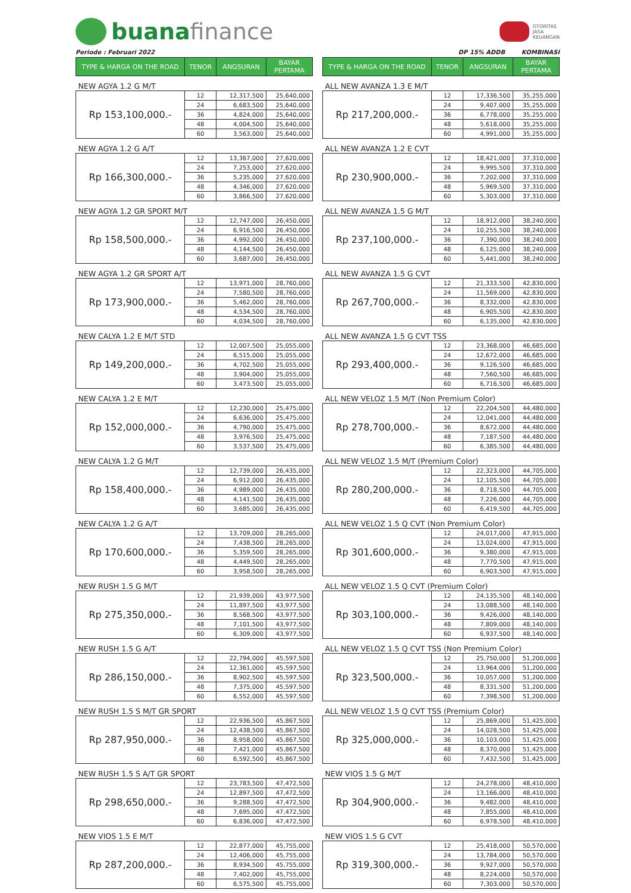buana finance
OTORITAS
JASA
KEUANGAN
Periode : Februari 2022
| TYPE & HARGA ON THE ROAD | TENOR | ANGSURAN | BAYAR PERTAMA |
| --- | --- | --- | --- |
| NEW AGYA 1.2 G M/T | | | |
| Rp 153,100,000.- | 12 | 12,317,500 | 25,640,000 |
| | 24 | 6,683,500 | 25,640,000 |
| | 36 | 4,824,000 | 25,640,000 |
| | 48 | 4,004,500 | 25,640,000 |
| | 60 | 3,563,000 | 25,640,000 |
| NEW AGYA 1.2 G A/T | | | |
| Rp 166,300,000.- | 12 | 13,367,000 | 27,620,000 |
| | 24 | 7,253,000 | 27,620,000 |
| | 36 | 5,235,000 | 27,620,000 |
| | 48 | 4,346,000 | 27,620,000 |
| | 60 | 3,866,500 | 27,620,000 |
| NEW AGYA 1.2 GR SPORT M/T | | | |
| Rp 158,500,000.- | 12 | 12,747,000 | 26,450,000 |
| | 24 | 6,916,500 | 26,450,000 |
| | 36 | 4,992,000 | 26,450,000 |
| | 48 | 4,144,500 | 26,450,000 |
| | 60 | 3,687,000 | 26,450,000 |
| NEW AGYA 1.2 GR SPORT A/T | | | |
| Rp 173,900,000.- | 12 | 13,971,000 | 28,760,000 |
| | 24 | 7,580,500 | 28,760,000 |
| | 36 | 5,462,000 | 28,760,000 |
| | 48 | 4,534,500 | 28,760,000 |
| | 60 | 4,034,500 | 28,760,000 |
| NEW CALYA 1.2 E M/T STD | | | |
| Rp 149,200,000.- | 12 | 12,007,500 | 25,055,000 |
| | 24 | 6,515,000 | 25,055,000 |
| | 36 | 4,702,500 | 25,055,000 |
| | 48 | 3,904,000 | 25,055,000 |
| | 60 | 3,473,500 | 25,055,000 |
| NEW CALYA 1.2 E M/T | | | |
| Rp 152,000,000.- | 12 | 12,230,000 | 25,475,000 |
| | 24 | 6,636,000 | 25,475,000 |
| | 36 | 4,790,000 | 25,475,000 |
| | 48 | 3,976,500 | 25,475,000 |
| | 60 | 3,537,500 | 25,475,000 |
| NEW CALYA 1.2 G M/T | | | |
| Rp 158,400,000.- | 12 | 12,739,000 | 26,435,000 |
| | 24 | 6,912,000 | 26,435,000 |
| | 36 | 4,989,000 | 26,435,000 |
| | 48 | 4,141,500 | 26,435,000 |
| | 60 | 3,685,000 | 26,435,000 |
| NEW CALYA 1.2 G A/T | | | |
| Rp 170,600,000.- | 12 | 13,709,000 | 28,265,000 |
| | 24 | 7,438,500 | 28,265,000 |
| | 36 | 5,359,500 | 28,265,000 |
| | 48 | 4,449,500 | 28,265,000 |
| | 60 | 3,958,500 | 28,265,000 |
| NEW RUSH 1.5 G M/T | | | |
| Rp 275,350,000.- | 12 | 21,939,000 | 43,977,500 |
| | 24 | 11,897,500 | 43,977,500 |
| | 36 | 8,568,500 | 43,977,500 |
| | 48 | 7,101,500 | 43,977,500 |
| | 60 | 6,309,000 | 43,977,500 |
| NEW RUSH 1.5 G A/T | | | |
| Rp 286,150,000.- | 12 | 22,794,000 | 45,597,500 |
| | 24 | 12,361,000 | 45,597,500 |
| | 36 | 8,902,500 | 45,597,500 |
| | 48 | 7,375,000 | 45,597,500 |
| | 60 | 6,552,000 | 45,597,500 |
| NEW RUSH 1.5 S M/T GR SPORT | | | |
| Rp 287,950,000.- | 12 | 22,936,500 | 45,867,500 |
| | 24 | 12,438,500 | 45,867,500 |
| | 36 | 8,958,000 | 45,867,500 |
| | 48 | 7,421,000 | 45,867,500 |
| | 60 | 6,592,500 | 45,867,500 |
| NEW RUSH 1.5 S A/T GR SPORT | | | |
| Rp 298,650,000.- | 12 | 23,783,500 | 47,472,500 |
| | 24 | 12,897,500 | 47,472,500 |
| | 36 | 9,288,500 | 47,472,500 |
| | 48 | 7,695,000 | 47,472,500 |
| | 60 | 6,836,000 | 47,472,500 |
| NEW VIOS 1.5 E M/T | | | |
| Rp 287,200,000.- | 12 | 22,877,000 | 45,755,000 |
| | 24 | 12,406,000 | 45,755,000 |
| | 36 | 8,934,500 | 45,755,000 |
| | 48 | 7,402,000 | 45,755,000 |
| | 60 | 6,575,500 | 45,755,000 |
DP 15% ADDB KOMBINASI
| TYPE & HARGA ON THE ROAD | TENOR | ANGSURAN | BAYAR PERTAMA |
| --- | --- | --- | --- |
| ALL NEW AVANZA 1.3 E M/T | | | |
| Rp 217,200,000.- | 12 | 17,336,500 | 35,255,000 |
| | 24 | 9,407,000 | 35,255,000 |
| | 36 | 6,778,000 | 35,255,000 |
| | 48 | 5,618,000 | 35,255,000 |
| | 60 | 4,991,000 | 35,255,000 |
| ALL NEW AVANZA 1.2 E CVT | | | |
| Rp 230,900,000.- | 12 | 18,421,000 | 37,310,000 |
| | 24 | 9,995,500 | 37,310,000 |
| | 36 | 7,202,000 | 37,310,000 |
| | 48 | 5,969,500 | 37,310,000 |
| | 60 | 5,303,000 | 37,310,000 |
| ALL NEW AVANZA 1.5 G M/T | | | |
| Rp 237,100,000.- | 12 | 18,912,000 | 38,240,000 |
| | 24 | 10,255,500 | 38,240,000 |
| | 36 | 7,390,000 | 38,240,000 |
| | 48 | 6,125,000 | 38,240,000 |
| | 60 | 5,441,000 | 38,240,000 |
| ALL NEW AVANZA 1.5 G CVT | | | |
| Rp 267,700,000.- | 12 | 21,333,500 | 42,830,000 |
| | 24 | 11,569,000 | 42,830,000 |
| | 36 | 8,332,000 | 42,830,000 |
| | 48 | 6,905,500 | 42,830,000 |
| | 60 | 6,135,000 | 42,830,000 |
| ALL NEW AVANZA 1.5 G CVT TSS | | | |
| Rp 293,400,000.- | 12 | 23,368,000 | 46,685,000 |
| | 24 | 12,672,000 | 46,685,000 |
| | 36 | 9,126,500 | 46,685,000 |
| | 48 | 7,560,500 | 46,685,000 |
| | 60 | 6,716,500 | 46,685,000 |
| ALL NEW VELOZ 1.5 M/T (Non Premium Color) | | | |
| Rp 278,700,000.- | 12 | 22,204,500 | 44,480,000 |
| | 24 | 12,041,000 | 44,480,000 |
| | 36 | 8,672,000 | 44,480,000 |
| | 48 | 7,187,500 | 44,480,000 |
| | 60 | 6,385,500 | 44,480,000 |
| ALL NEW VELOZ 1.5 M/T (Premium Color) | | | |
| Rp 280,200,000.- | 12 | 22,323,000 | 44,705,000 |
| | 24 | 12,105,500 | 44,705,000 |
| | 36 | 8,718,500 | 44,705,000 |
| | 48 | 7,226,000 | 44,705,000 |
| | 60 | 6,419,500 | 44,705,000 |
| ALL NEW VELOZ 1.5 Q CVT (Non Premium Color) | | | |
| Rp 301,600,000.- | 12 | 24,017,000 | 47,915,000 |
| | 24 | 13,024,000 | 47,915,000 |
| | 36 | 9,380,000 | 47,915,000 |
| | 48 | 7,770,500 | 47,915,000 |
| | 60 | 6,903,500 | 47,915,000 |
| ALL NEW VELOZ 1.5 Q CVT (Premium Color) | | | |
| Rp 303,100,000.- | 12 | 24,135,500 | 48,140,000 |
| | 24 | 13,088,500 | 48,140,000 |
| | 36 | 9,426,000 | 48,140,000 |
| | 48 | 7,809,000 | 48,140,000 |
| | 60 | 6,937,500 | 48,140,000 |
| ALL NEW VELOZ 1.5 Q CVT TSS (Non Premium Color) | | | |
| Rp 323,500,000.- | 12 | 25,750,000 | 51,200,000 |
| | 24 | 13,964,000 | 51,200,000 |
| | 36 | 10,057,000 | 51,200,000 |
| | 48 | 8,331,500 | 51,200,000 |
| | 60 | 7,398,500 | 51,200,000 |
| ALL NEW VELOZ 1.5 Q CVT TSS (Premium Color) | | | |
| Rp 325,000,000.- | 12 | 25,869,000 | 51,425,000 |
| | 24 | 14,028,500 | 51,425,000 |
| | 36 | 10,103,000 | 51,425,000 |
| | 48 | 8,370,000 | 51,425,000 |
| | 60 | 7,432,500 | 51,425,000 |
| NEW VIOS 1.5 G M/T | | | |
| Rp 304,900,000.- | 12 | 24,278,000 | 48,410,000 |
| | 24 | 13,166,000 | 48,410,000 |
| | 36 | 9,482,000 | 48,410,000 |
| | 48 | 7,855,000 | 48,410,000 |
| | 60 | 6,978,500 | 48,410,000 |
| NEW VIOS 1.5 G CVT | | | |
| Rp 319,300,000.- | 12 | 25,418,000 | 50,570,000 |
| | 24 | 13,784,000 | 50,570,000 |
| | 36 | 9,927,000 | 50,570,000 |
| | 48 | 8,224,000 | 50,570,000 |
| | 60 | 7,303,000 | 50,570,000 |